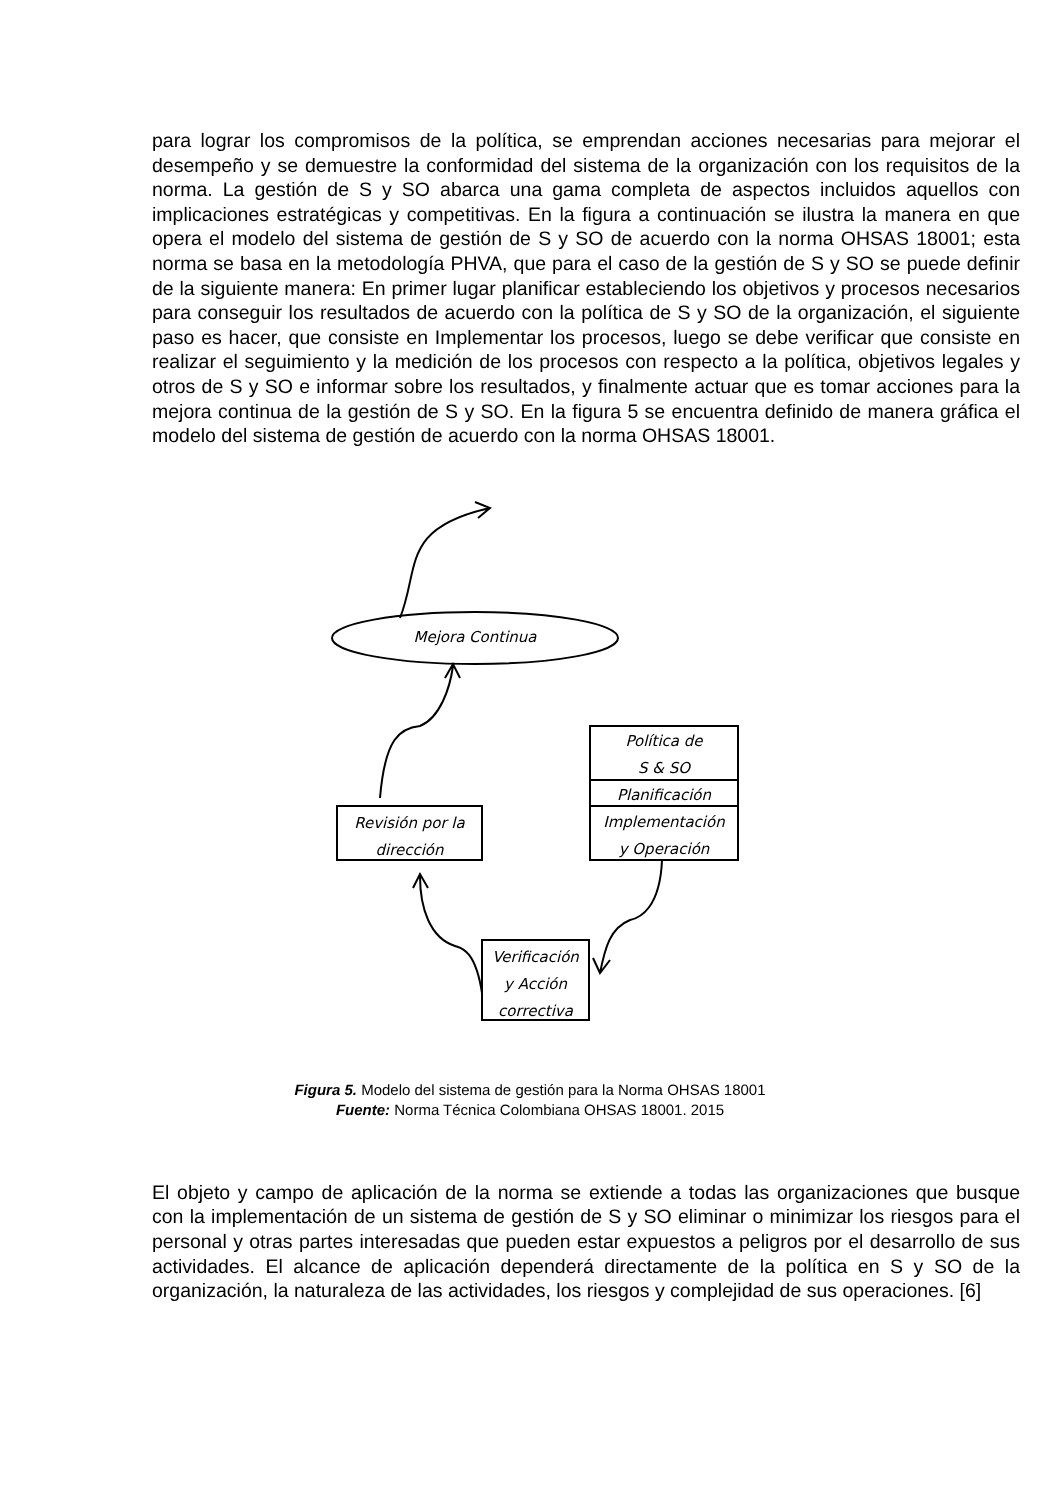para lograr los compromisos de la política, se emprendan acciones necesarias para mejorar el desempeño y se demuestre la conformidad del sistema de la organización con los requisitos de la norma. La gestión de S y SO abarca una gama completa de aspectos incluidos aquellos con implicaciones estratégicas y competitivas. En la figura a continuación se ilustra la manera en que opera el modelo del sistema de gestión de S y SO de acuerdo con la norma OHSAS 18001; esta norma se basa en la metodología PHVA, que para el caso de la gestión de S y SO se puede definir de la siguiente manera: En primer lugar planificar estableciendo los objetivos y procesos necesarios para conseguir los resultados de acuerdo con la política de S y SO de la organización, el siguiente paso es hacer, que consiste en Implementar los procesos, luego se debe verificar que consiste en realizar el seguimiento y la medición de los procesos con respecto a la política, objetivos legales y otros de S y SO e informar sobre los resultados, y finalmente actuar que es tomar acciones para la mejora continua de la gestión de S y SO. En la figura 5 se encuentra definido de manera gráfica el modelo del sistema de gestión de acuerdo con la norma OHSAS 18001.
Mejora Continua
Política de
S & SO
Planificación
Implementación
y Operación
Revisión por la
dirección
Verificación
y Acción
correctiva
Figura 5. Modelo del sistema de gestión para la Norma OHSAS 18001
Fuente: Norma Técnica Colombiana OHSAS 18001. 2015
El objeto y campo de aplicación de la norma se extiende a todas las organizaciones que busque con la implementación de un sistema de gestión de S y SO eliminar o minimizar los riesgos para el personal y otras partes interesadas que pueden estar expuestos a peligros por el desarrollo de sus actividades. El alcance de aplicación dependerá directamente de la política en S y SO de la organización, la naturaleza de las actividades, los riesgos y complejidad de sus operaciones. [6]